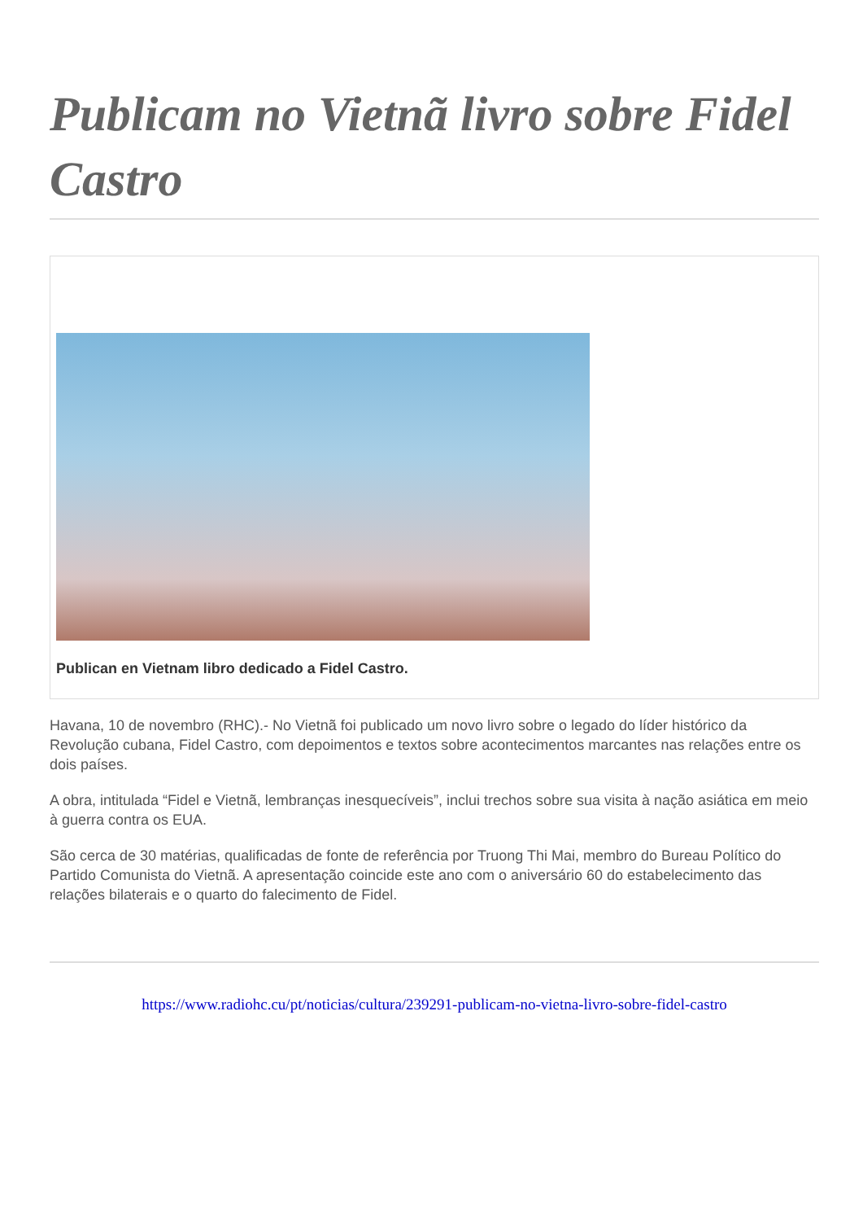Publicam no Vietnã livro sobre Fidel Castro
Publican en Vietnam libro dedicado a Fidel Castro.
Havana, 10 de novembro (RHC).- No Vietnã foi publicado um novo livro sobre o legado do líder histórico da Revolução cubana, Fidel Castro, com depoimentos e textos sobre acontecimentos marcantes nas relações entre os dois países.
A obra, intitulada “Fidel e Vietnã, lembranças inesquecíveis”, inclui trechos sobre sua visita à nação asiática em meio à guerra contra os EUA.
São cerca de 30 matérias, qualificadas de fonte de referência por Truong Thi Mai, membro do Bureau Político do Partido Comunista do Vietnã. A apresentação coincide este ano com o aniversário 60 do estabelecimento das relações bilaterais e o quarto do falecimento de Fidel.
https://www.radiohc.cu/pt/noticias/cultura/239291-publicam-no-vietna-livro-sobre-fidel-castro